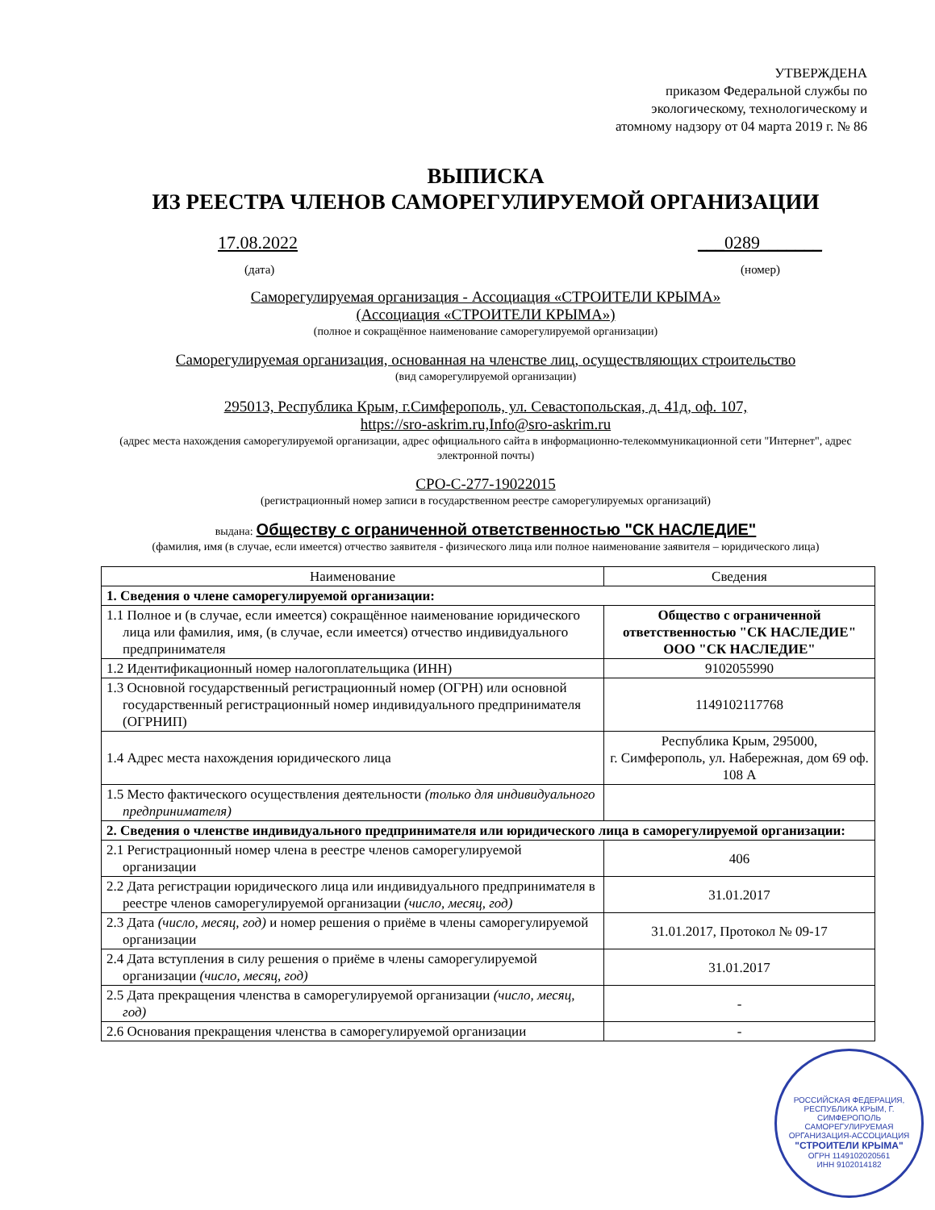УТВЕРЖДЕНА
приказом Федеральной службы по
экологическому, технологическому и
атомному надзору от 04 марта 2019 г. № 86
ВЫПИСКА
ИЗ РЕЕСТРА ЧЛЕНОВ САМОРЕГУЛИРУЕМОЙ ОРГАНИЗАЦИИ
17.08.2022 ___0289_______
(дата) (номер)
Саморегулируемая организация - Ассоциация «СТРОИТЕЛИ КРЫМА»
(Ассоциация «СТРОИТЕЛИ КРЫМА»)
(полное и сокращённое наименование саморегулируемой организации)
Саморегулируемая организация, основанная на членстве лиц, осуществляющих строительство
(вид саморегулируемой организации)
295013, Республика Крым, г.Симферополь, ул. Севастопольская, д. 41д, оф. 107,
https://sro-askrim.ru,Info@sro-askrim.ru
(адрес места нахождения саморегулируемой организации, адрес официального сайта в информационно-телекоммуникационной сети "Интернет", адрес электронной почты)
СРО-С-277-19022015
(регистрационный номер записи в государственном реестре саморегулируемых организаций)
выдана: Обществу с ограниченной ответственностью "СК НАСЛЕДИЕ"
(фамилия, имя (в случае, если имеется) отчество заявителя - физического лица или полное наименование заявителя – юридического лица)
| Наименование | Сведения |
| --- | --- |
| 1. Сведения о члене саморегулируемой организации: | |
| 1.1 Полное и (в случае, если имеется) сокращённое наименование юридического лица или фамилия, имя, (в случае, если имеется) отчество индивидуального предпринимателя | Общество с ограниченной ответственностью "СК НАСЛЕДИЕ" ООО "СК НАСЛЕДИЕ" |
| 1.2 Идентификационный номер налогоплательщика (ИНН) | 9102055990 |
| 1.3 Основной государственный регистрационный номер (ОГРН) или основной государственный регистрационный номер индивидуального предпринимателя (ОГРНИП) | 1149102117768 |
| 1.4 Адрес места нахождения юридического лица | Республика Крым, 295000, г. Симферополь, ул. Набережная, дом 69 оф. 108 А |
| 1.5 Место фактического осуществления деятельности (только для индивидуального предпринимателя) | |
| 2. Сведения о членстве индивидуального предпринимателя или юридического лица в саморегулируемой организации: | |
| 2.1 Регистрационный номер члена в реестре членов саморегулируемой организации | 406 |
| 2.2 Дата регистрации юридического лица или индивидуального предпринимателя в реестре членов саморегулируемой организации (число, месяц, год) | 31.01.2017 |
| 2.3 Дата (число, месяц, год) и номер решения о приёме в члены саморегулируемой организации | 31.01.2017, Протокол № 09-17 |
| 2.4 Дата вступления в силу решения о приёме в члены саморегулируемой организации (число, месяц, год) | 31.01.2017 |
| 2.5 Дата прекращения членства в саморегулируемой организации (число, месяц, год) | - |
| 2.6 Основания прекращения членства в саморегулируемой организации | - |
РОССИЙСКАЯ ФЕДЕРАЦИЯ, РЕСПУБЛИКА КРЫМ, Г. СИМФЕРОПОЛЬ
САМОРЕГУЛИРУЕМАЯ ОРГАНИЗАЦИЯ-АССОЦИАЦИЯ
"СТРОИТЕЛИ КРЫМА"
ОГРН 1149102020561
ИНН 9102014182